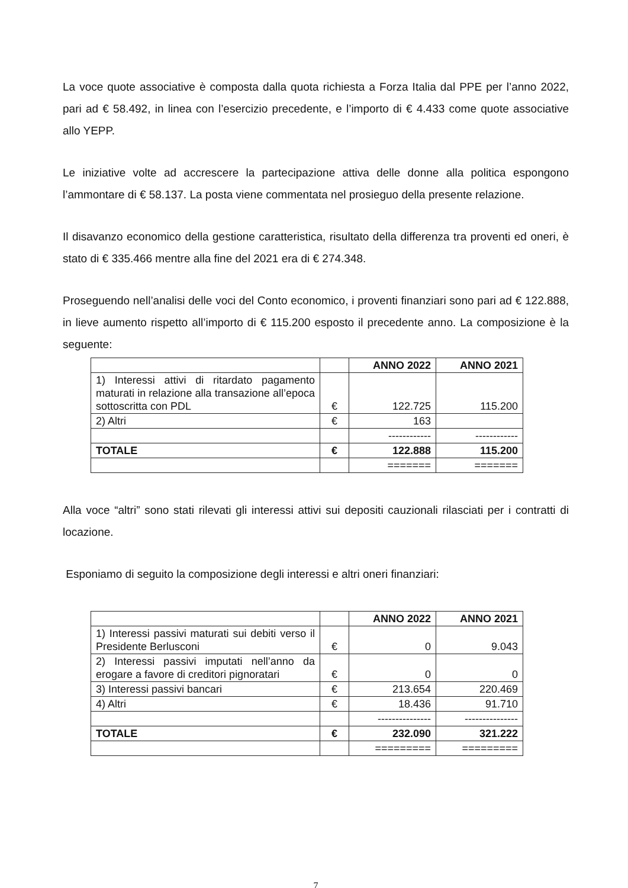La voce quote associative è composta dalla quota richiesta a Forza Italia dal PPE per l’anno 2022, pari ad € 58.492, in linea con l’esercizio precedente, e l’importo di € 4.433 come quote associative allo YEPP.
Le iniziative volte ad accrescere la partecipazione attiva delle donne alla politica espongono l’ammontare di € 58.137. La posta viene commentata nel prosieguo della presente relazione.
Il disavanzo economico della gestione caratteristica, risultato della differenza tra proventi ed oneri, è stato di € 335.466 mentre alla fine del 2021 era di € 274.348.
Proseguendo nell’analisi delle voci del Conto economico, i proventi finanziari sono pari ad € 122.888, in lieve aumento rispetto all’importo di € 115.200 esposto il precedente anno. La composizione è la seguente:
| | | ANNO 2022 | ANNO 2021 |
| --- | --- | --- | --- |
| 1) Interessi attivi di ritardato pagamento maturati in relazione alla transazione all’epoca sottoscritta con PDL | € | 122.725 | 115.200 |
| 2) Altri | € | 163 | |
| | | ------------ | ------------ |
| TOTALE | € | 122.888 | 115.200 |
| | | ======= | ======= |
Alla voce “altri” sono stati rilevati gli interessi attivi sui depositi cauzionali rilasciati per i contratti di locazione.
Esponiamo di seguito la composizione degli interessi e altri oneri finanziari:
| | | ANNO 2022 | ANNO 2021 |
| --- | --- | --- | --- |
| 1) Interessi passivi maturati sui debiti verso il Presidente Berlusconi | € | 0 | 9.043 |
| 2) Interessi passivi imputati nell’anno da erogare a favore di creditori pignoratari | € | 0 | 0 |
| 3) Interessi passivi bancari | € | 213.654 | 220.469 |
| 4) Altri | € | 18.436 | 91.710 |
| | | --------------- | --------------- |
| TOTALE | € | 232.090 | 321.222 |
| | | ========= | ========= |
7